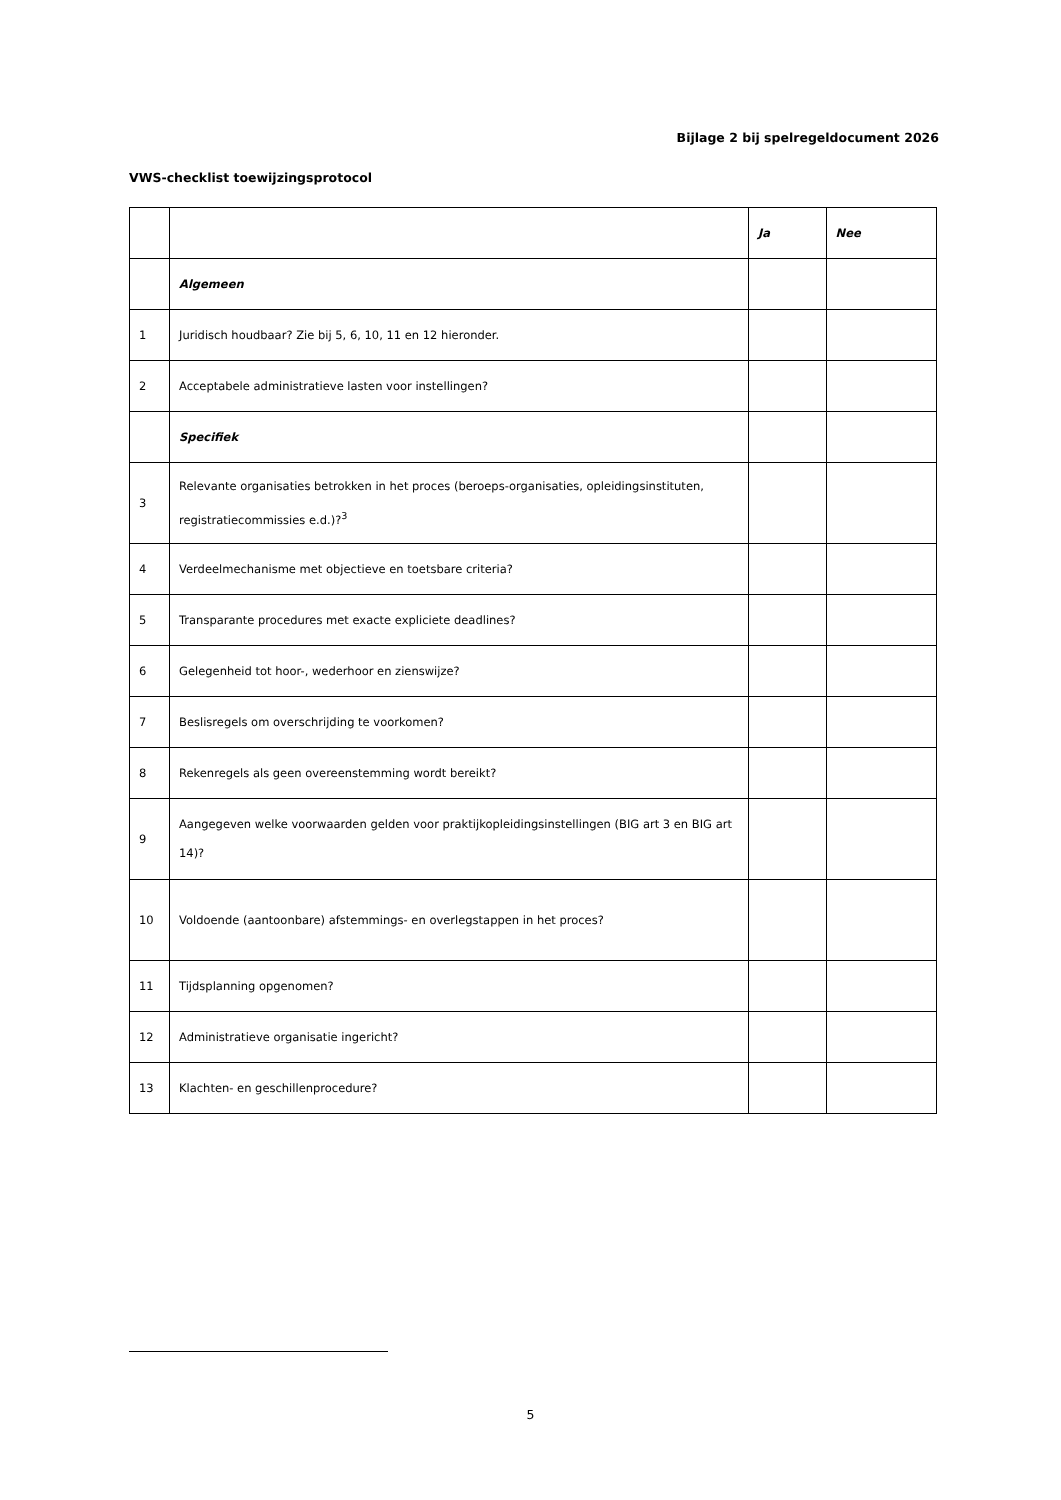Bijlage 2 bij spelregeldocument 2026
VWS-checklist toewijzingsprotocol
| | | Ja | Nee |
| | Algemeen | | |
| 1 | Juridisch houdbaar? Zie bij 5, 6, 10, 11 en 12 hieronder. | | |
| 2 | Acceptabele administratieve lasten voor instellingen? | | |
| | Specifiek | | |
| 3 | Relevante organisaties betrokken in het proces (beroeps-organisaties, opleidingsinstituten, registratiecommissies e.d.)?<sup>3</sup> | | |
| 4 | Verdeelmechanisme met objectieve en toetsbare criteria? | | |
| 5 | Transparante procedures met exacte expliciete deadlines? | | |
| 6 | Gelegenheid tot hoor-, wederhoor en zienswijze? | | |
| 7 | Beslisregels om overschrijding te voorkomen? | | |
| 8 | Rekenregels als geen overeenstemming wordt bereikt? | | |
| 9 | Aangegeven welke voorwaarden gelden voor praktijkopleidingsinstellingen (BIG art 3 en BIG art 14)? | | |
| 10 | Voldoende (aantoonbare) afstemmings- en overlegstappen in het proces? | | |
| 11 | Tijdsplanning opgenomen? | | |
| 12 | Administratieve organisatie ingericht? | | |
| 13 | Klachten- en geschillenprocedure? | | |
5